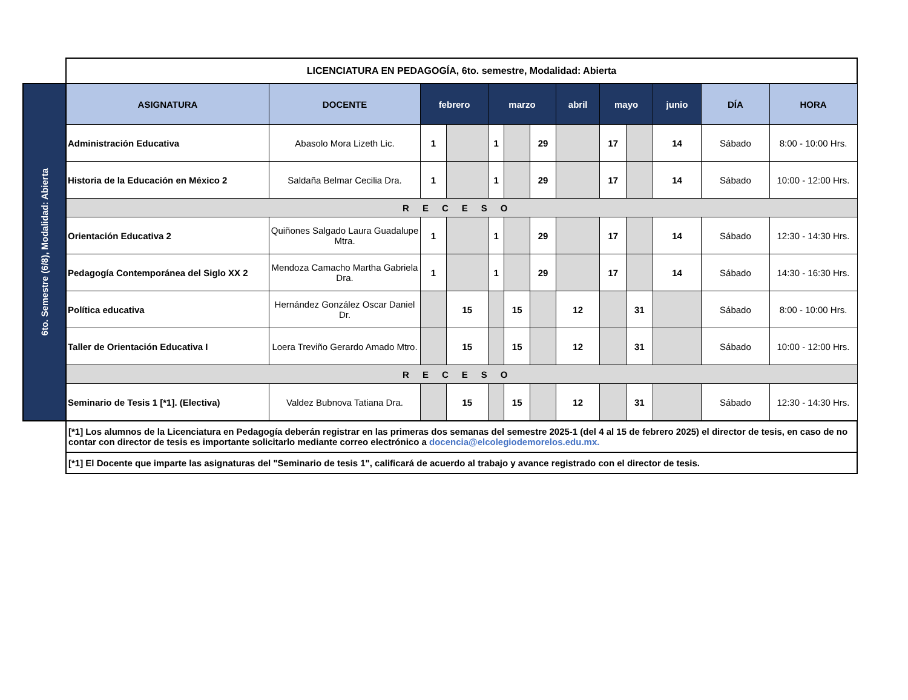| | LICENCIATURA EN PEDAGOGÍA, 6to. semestre, Modalidad: Abierta | | | | | | | | | | | | |
| 6to. Semestre (6/8), Modalidad: Abierta | ASIGNATURA | DOCENTE | febrero | | marzo | | | abril | mayo | | junio | DÍA | HORA |
| | Administración Educativa | Abasolo Mora Lizeth Lic. | 1 | | 1 | | 29 | | 17 | | 14 | Sábado | 8:00 - 10:00 Hrs. |
| | Historia de la Educación en México 2 | Saldaña Belmar Cecilia Dra. | 1 | | 1 | | 29 | | 17 | | 14 | Sábado | 10:00 - 12:00 Hrs. |
| | RECESO | | | | | | | | | | | | |
| | Orientación Educativa 2 | Quiñones Salgado Laura Guadalupe Mtra. | 1 | | 1 | | 29 | | 17 | | 14 | Sábado | 12:30 - 14:30 Hrs. |
| | Pedagogía Contemporánea del Siglo XX 2 | Mendoza Camacho Martha Gabriela Dra. | 1 | | 1 | | 29 | | 17 | | 14 | Sábado | 14:30 - 16:30 Hrs. |
| | Política educativa | Hernández González Oscar Daniel Dr. | | 15 | | 15 | | 12 | | 31 | | Sábado | 8:00 - 10:00 Hrs. |
| | Taller de Orientación Educativa I | Loera Treviño Gerardo Amado Mtro. | | 15 | | 15 | | 12 | | 31 | | Sábado | 10:00 - 12:00 Hrs. |
| | RECESO | | | | | | | | | | | | |
| | Seminario de Tesis 1 [*1]. (Electiva) | Valdez Bubnova Tatiana Dra. | | 15 | | 15 | | 12 | | 31 | | Sábado | 12:30 - 14:30 Hrs. |
| | [*1] Los alumnos de la Licenciatura en Pedagogía deberán registrar en las primeras dos semanas del semestre 2025-1 (del 4 al 15 de febrero 2025) el director de tesis, en caso de no contar con director de tesis es importante solicitarlo mediante correo electrónico a docencia@elcolegiodemorelos.edu.mx. | | | | | | | | | | | | |
| | [*1] El Docente que imparte las asignaturas del "Seminario de tesis 1", calificará de acuerdo al trabajo y avance registrado con el director de tesis. | | | | | | | | | | | | |